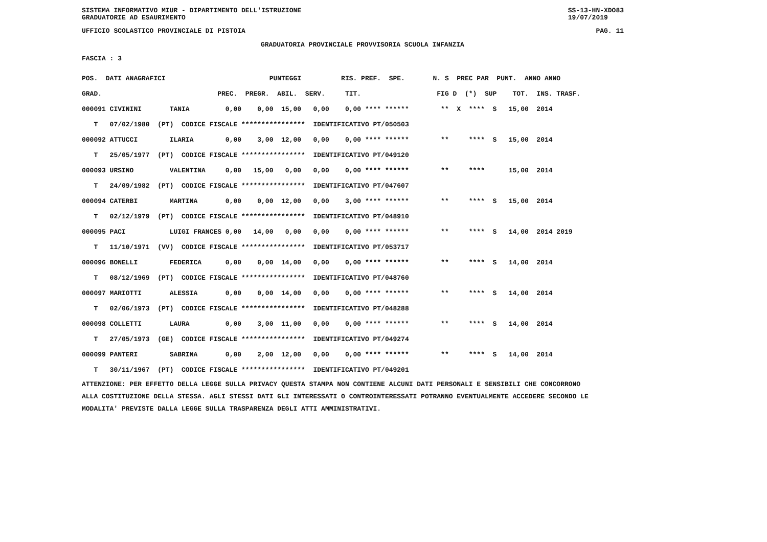SISTEMA INFORMATIVO MIUR - DIPARTIMENTO DELL'ISTRUZIONE
GRADUATORIE AD ESAURIMENTO SS-13-HN-XDO83
19/07/2019
UFFICIO SCOLASTICO PROVINCIALE DI PISTOIA PAG. 11
GRADUATORIA PROVINCIALE PROVVISORIA SCUOLA INFANZIA
FASCIA : 3
| POS. DATI ANAGRAFICI PUNTEGGI RIS. PREF. SPE. N. S PREC PAR PUNT. ANNO ANNO |
| --- |
| GRAD. PREC. PREGR. ABIL. SERV. TIT. FIG D (*) SUP TOT. INS. TRASF. |
| 000091 CIVININI TANIA 0,00 0,00 15,00 0,00 0,00 **** ****** ** X **** S 15,00 2014 |
| T 07/02/1980 (PT) CODICE FISCALE **************** IDENTIFICATIVO PT/050503 |
| 000092 ATTUCCI ILARIA 0,00 3,00 12,00 0,00 0,00 **** ****** ** **** S 15,00 2014 |
| T 25/05/1977 (PT) CODICE FISCALE **************** IDENTIFICATIVO PT/049120 |
| 000093 URSINO VALENTINA 0,00 15,00 0,00 0,00 0,00 **** ****** ** **** 15,00 2014 |
| T 24/09/1982 (PT) CODICE FISCALE **************** IDENTIFICATIVO PT/047607 |
| 000094 CATERBI MARTINA 0,00 0,00 12,00 0,00 3,00 **** ****** ** **** S 15,00 2014 |
| T 02/12/1979 (PT) CODICE FISCALE **************** IDENTIFICATIVO PT/048910 |
| 000095 PACI LUIGI FRANCES 0,00 14,00 0,00 0,00 0,00 **** ****** ** **** S 14,00 2014 2019 |
| T 11/10/1971 (VV) CODICE FISCALE **************** IDENTIFICATIVO PT/053717 |
| 000096 BONELLI FEDERICA 0,00 0,00 14,00 0,00 0,00 **** ****** ** **** S 14,00 2014 |
| T 08/12/1969 (PT) CODICE FISCALE **************** IDENTIFICATIVO PT/048760 |
| 000097 MARIOTTI ALESSIA 0,00 0,00 14,00 0,00 0,00 **** ****** ** **** S 14,00 2014 |
| T 02/06/1973 (PT) CODICE FISCALE **************** IDENTIFICATIVO PT/048288 |
| 000098 COLLETTI LAURA 0,00 3,00 11,00 0,00 0,00 **** ****** ** **** S 14,00 2014 |
| T 27/05/1973 (GE) CODICE FISCALE **************** IDENTIFICATIVO PT/049274 |
| 000099 PANTERI SABRINA 0,00 2,00 12,00 0,00 0,00 **** ****** ** **** S 14,00 2014 |
| T 30/11/1967 (PT) CODICE FISCALE **************** IDENTIFICATIVO PT/049201 |
ATTENZIONE: PER EFFETTO DELLA LEGGE SULLA PRIVACY QUESTA STAMPA NON CONTIENE ALCUNI DATI PERSONALI E SENSIBILI CHE CONCORRONO
ALLA COSTITUZIONE DELLA STESSA. AGLI STESSI DATI GLI INTERESSATI O CONTROINTERESSATI POTRANNO EVENTUALMENTE ACCEDERE SECONDO LE
MODALITA' PREVISTE DALLA LEGGE SULLA TRASPARENZA DEGLI ATTI AMMINISTRATIVI.